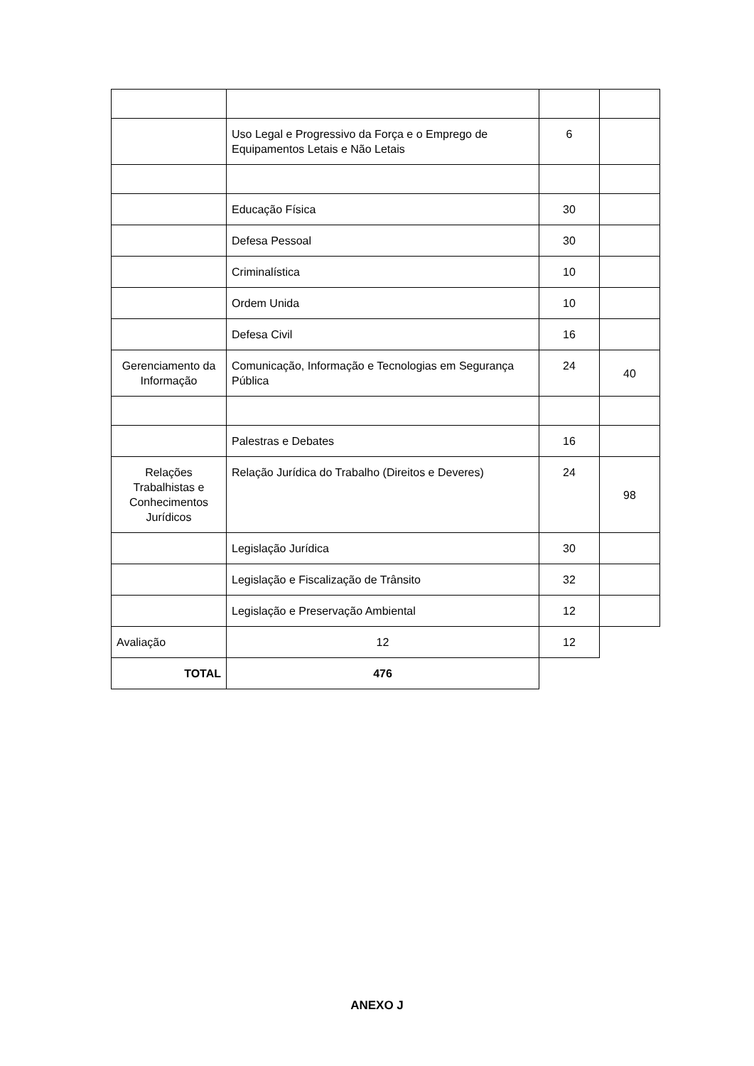| | Uso Legal e Progressivo da Força e o Emprego de Equipamentos Letais e Não Letais | 6 | |
| | Educação Física | 30 | |
| | Defesa Pessoal | 30 | |
| | Criminalística | 10 | |
| | Ordem Unida | 10 | |
| | Defesa Civil | 16 | |
| Gerenciamento da Informação | Comunicação, Informação e Tecnologias em Segurança Pública | 24 | 40 |
| | Palestras e Debates | 16 | |
| Relações Trabalhistas e Conhecimentos Jurídicos | Relação Jurídica do Trabalho (Direitos e Deveres) | 24 | 98 |
| | Legislação Jurídica | 30 | |
| | Legislação e Fiscalização de Trânsito | 32 | |
| | Legislação e Preservação Ambiental | 12 | |
| Avaliação | 12 | 12 | |
| TOTAL | 476 | | |
ANEXO J